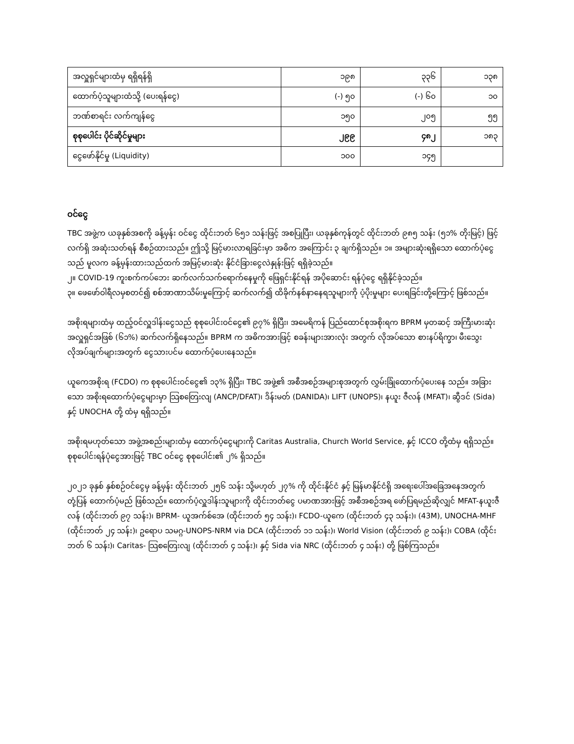| အလှူရှင်များထံမှ ရရှိရန်ရှိ | ၁၉၈ | ၃၃၆ | ၁၃၈ |
| ထောက်ပံ့သူများထံသို့ (ပေးရန်ငွေ) | (-) ၅၀ | (-) ၆၀ | ၁၀ |
| ဘဏ်စာရင်း လက်ကျန်ငွေ | ၁၅၀ | ၂၀၅ | ၅၅ |
| စုစုပေါင်း ပိုင်ဆိုင်မှုများ | ၂၉၉ | ၄၈၂ | ၁၈၃ |
| ငွေဖော်နိုင်မှု (Liquidity) | ၁၀၀ | ၁၄၅ | |
ဝင်ငွေ
TBC အဖွဲ့က ယခုနှစ်အစကို ခန့်မှန်း ဝင်ငွေ ထိုင်းဘတ် ၆၅၁ သန်းဖြင့် အစပြုပြီး၊ ယခုနှစ်ကုန်တွင် ထိုင်းဘတ် ၉၈၅ သန်း (၅၁% တိုးမြင့်) ဖြင့် လက်ရှိ အဆုံးသတ်ရန် စီစဉ်ထားသည်။ ဤသို့ မြင့်မားလာရခြင်းမှာ အဓိက အကြောင်း ၃ ချက်ရှိသည်။ ၁။ အများဆုံးရရှိသော ထောက်ပံ့ငွေသည် မူလက ခန့်မှန်းထားသည်ထက် အမြင့်မားဆုံး နိုင်ငံခြားငွေလဲနှုန်းဖြင့် ရရှိခဲ့သည်။
၂။ COVID-19 ကူးစက်ကပ်ဘေး ဆက်လက်သက်ရောက်နေမှုကို ဖြေရှင်းနိုင်ရန် အပိုဆောင်း ရန်ပုံငွေ ရရှိနိုင်ခဲ့သည်။
၃။ ဖေဖော်ဝါရီလမှစတင်၍ စစ်အာဏာသိမ်းမှုကြောင့် ဆက်လက်၍ ထိခိုက်နစ်နာနေရသူများကို ပံ့ပိုးမှုများ ပေးရခြင်းတို့ကြောင့် ဖြစ်သည်။
အစိုးရများထံမှ ထည့်ဝင်လှူဒါန်းငွေသည် စုစုပေါင်းဝင်ငွေ၏ ၉၇% ရှိပြီး၊ အမေရိကန် ပြည်ထောင်စုအစိုးရက BPRM မှတဆင့် အကြီးမားဆုံးအလှူရှင်အဖြစ် (၆၁%) ဆက်လက်ရှိနေသည်။ BPRM က အဓိကအားဖြင့် စခန်းများအားလုံး အတွက် လိုအပ်သော စားနပ်ရိက္ခာ၊ မီးသွေးလိုအပ်ချက်များအတွက် ငွေသားပင်မ ထောက်ပံ့ပေးနေသည်။
ယူကေအစိုးရ (FCDO) က စုစုပေါင်းဝင်ငွေ၏ ၁၃% ရှိပြီး၊ TBC အဖွဲ့၏ အစီအစဉ်အများစုအတွက် လွှမ်းခြုံထောက်ပံ့ပေးနေ သည်။ အခြားသော အစိုးရထောက်ပံ့ငွေများမှာ သြစတြေးလျ (ANCP/DFAT)၊ ဒိန်းမတ် (DANIDA)၊ LIFT (UNOPS)၊ နယူး ဇီလန် (MFAT)၊ ဆွီဒင် (Sida) နှင့် UNOCHA တို့ ထံမှ ရရှိသည်။
အစိုးရမဟုတ်သော အဖွဲ့အစည်းများထံမှ ထောက်ပံ့ငွေများကို Caritas Australia, Church World Service, နှင့် ICCO တို့ထံမှ ရရှိသည်။ စုစုပေါင်းရန်ပုံငွေအားဖြင့် TBC ဝင်ငွေ စုစုပေါင်း၏ ၂% ရှိသည်။
၂၀၂၁ ခုနှစ် နှစ်စဉ်ဝင်ငွေမှ ခန့်မှန်း ထိုင်းဘတ် ၂၅၆ သန်း သို့မဟုတ် ၂၇% ကို ထိုင်းနိုင်ငံ နှင့် မြန်မာနိုင်ငံရှိ အရေးပေါ်အခြေအနေအတွက် တုံ့ပြန် ထောက်ပံ့မည် ဖြစ်သည်။ ထောက်ပံ့လှူဒါန်းသူများကို ထိုင်းဘတ်ငွေ ပမာဏအားဖြင့် အစီအစဉ်အရ ဖော်ပြရမည်ဆိုလျှင် MFAT-နယူးဇီလန် (ထိုင်းဘတ် ၉၇ သန်း)၊ BPRM- ယူအက်စ်အေ (ထိုင်းဘတ် ၅၄ သန်း)၊ FCDO-ယူကေ (ထိုင်းဘတ် ၄၃ သန်း)၊ (43M), UNOCHA-MHF (ထိုင်းဘတ် ၂၄ သန်း)၊ ဥရောပ သမဂ္ဂ-UNOPS-NRM via DCA (ထိုင်းဘတ် ၁၁ သန်း)၊ World Vision (ထိုင်းဘတ် ၉ သန်း)၊ COBA (ထိုင်းဘတ် ၆ သန်း)၊ Caritas- သြစတြေးလျ (ထိုင်းဘတ် ၄ သန်း)၊ နှင့် Sida via NRC (ထိုင်းဘတ် ၄ သန်း) တို့ ဖြစ်ကြသည်။